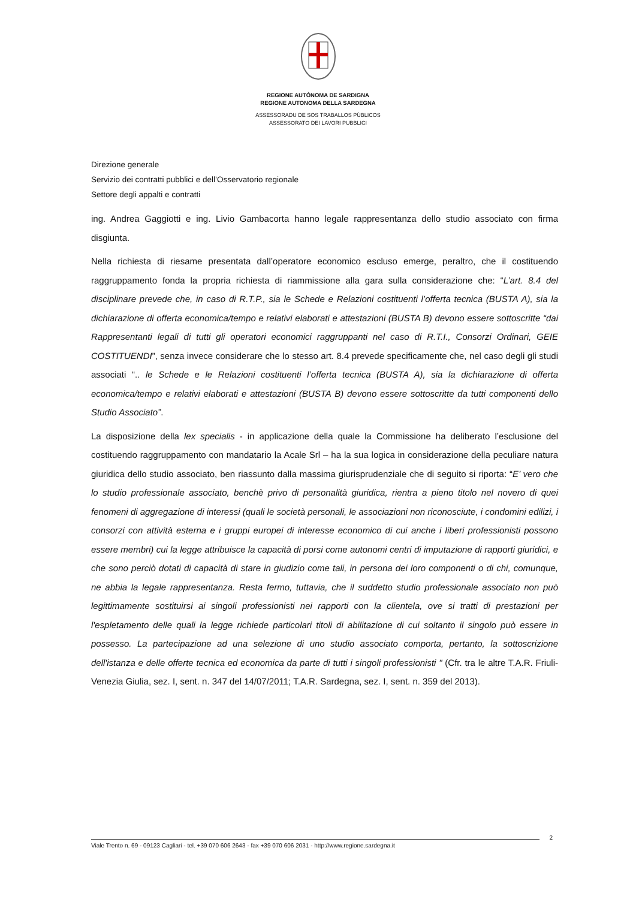REGIONE AUTÒNOMA DE SARDIGNA
REGIONE AUTONOMA DELLA SARDEGNA
ASSESSORADU DE SOS TRABALLOS PÙBLICOS
ASSESSORATO DEI LAVORI PUBBLICI
Direzione generale
Servizio dei contratti pubblici e dell’Osservatorio regionale
Settore degli appalti e contratti
ing. Andrea Gaggiotti e ing. Livio Gambacorta hanno legale rappresentanza dello studio associato con firma disgiunta.
Nella richiesta di riesame presentata dall’operatore economico escluso emerge, peraltro, che il costituendo raggruppamento fonda la propria richiesta di riammissione alla gara sulla considerazione che: “L’art. 8.4 del disciplinare prevede che, in caso di R.T.P., sia le Schede e Relazioni costituenti l’offerta tecnica (BUSTA A), sia la dichiarazione di offerta economica/tempo e relativi elaborati e attestazioni (BUSTA B) devono essere sottoscritte “dai Rappresentanti legali di tutti gli operatori economici raggruppanti nel caso di R.T.I., Consorzi Ordinari, GEIE COSTITUENDI”, senza invece considerare che lo stesso art. 8.4 prevede specificamente che, nel caso degli gli studi associati “.. le Schede e le Relazioni costituenti l’offerta tecnica (BUSTA A), sia la dichiarazione di offerta economica/tempo e relativi elaborati e attestazioni (BUSTA B) devono essere sottoscritte da tutti componenti dello Studio Associato”.
La disposizione della lex specialis - in applicazione della quale la Commissione ha deliberato l’esclusione del costituendo raggruppamento con mandatario la Acale Srl – ha la sua logica in considerazione della peculiare natura giuridica dello studio associato, ben riassunto dalla massima giurisprudenziale che di seguito si riporta: “E’ vero che lo studio professionale associato, benchè privo di personalità giuridica, rientra a pieno titolo nel novero di quei fenomeni di aggregazione di interessi (quali le società personali, le associazioni non riconosciute, i condomini edilizi, i consorzi con attività esterna e i gruppi europei di interesse economico di cui anche i liberi professionisti possono essere membri) cui la legge attribuisce la capacità di porsi come autonomi centri di imputazione di rapporti giuridici, e che sono perciò dotati di capacità di stare in giudizio come tali, in persona dei loro componenti o di chi, comunque, ne abbia la legale rappresentanza. Resta fermo, tuttavia, che il suddetto studio professionale associato non può legittimamente sostituirsi ai singoli professionisti nei rapporti con la clientela, ove si tratti di prestazioni per l'espletamento delle quali la legge richiede particolari titoli di abilitazione di cui soltanto il singolo può essere in possesso. La partecipazione ad una selezione di uno studio associato comporta, pertanto, la sottoscrizione dell'istanza e delle offerte tecnica ed economica da parte di tutti i singoli professionisti " (Cfr. tra le altre T.A.R. Friuli-Venezia Giulia, sez. I, sent. n. 347 del 14/07/2011; T.A.R. Sardegna, sez. I, sent. n. 359 del 2013).
2
Viale Trento n. 69 - 09123 Cagliari - tel. +39 070 606 2643 - fax +39 070 606 2031 - http://www.regione.sardegna.it